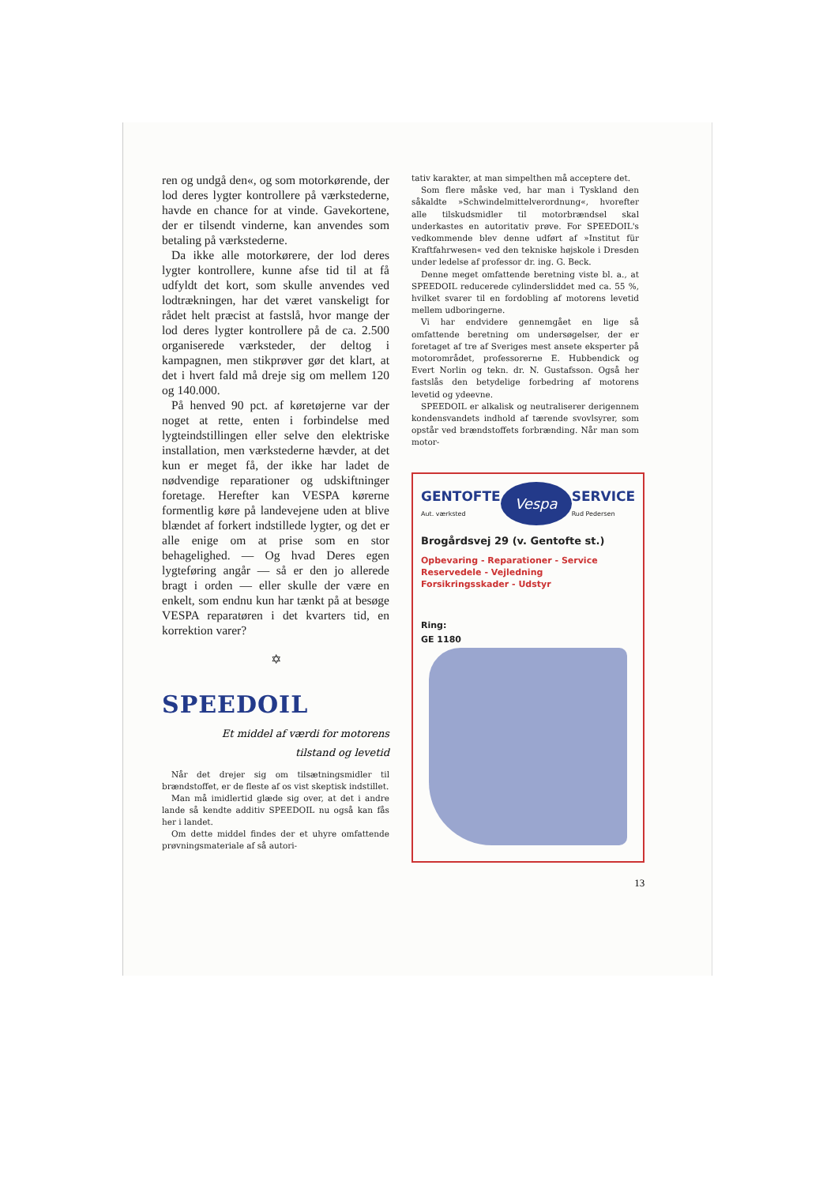ren og undgå den«, og som motorkørende, der lod deres lygter kontrollere på værkstederne, havde en chance for at vinde. Gavekortene, der er tilsendt vinderne, kan anvendes som betaling på værkstederne.
Da ikke alle motorkørere, der lod deres lygter kontrollere, kunne afse tid til at få udfyldt det kort, som skulle anvendes ved lodtrækningen, har det været vanskeligt for rådet helt præcist at fastslå, hvor mange der lod deres lygter kontrollere på de ca. 2.500 organiserede værksteder, der deltog i kampagnen, men stikprøver gør det klart, at det i hvert fald må dreje sig om mellem 120 og 140.000.
På henved 90 pct. af køretøjerne var der noget at rette, enten i forbindelse med lygteindstillingen eller selve den elektriske installation, men værkstederne hævder, at det kun er meget få, der ikke har ladet de nødvendige reparationer og udskiftninger foretage. Herefter kan VESPA kørerne formentlig køre på landevejene uden at blive blændet af forkert indstillede lygter, og det er alle enige om at prise som en stor behagelighed. — Og hvad Deres egen lygteføring angår — så er den jo allerede bragt i orden — eller skulle der være en enkelt, som endnu kun har tænkt på at besøge VESPA reparatøren i det kvarters tid, en korrektion varer?
✡
SPEEDOIL
Et middel af værdi for motorens
tilstand og levetid
Når det drejer sig om tilsætningsmidler til brændstoffet, er de fleste af os vist skeptisk indstillet.
Man må imidlertid glæde sig over, at det i andre lande så kendte additiv SPEEDOIL nu også kan fås her i landet.
Om dette middel findes der et uhyre omfattende prøvningsmateriale af så autori-
tativ karakter, at man simpelthen må acceptere det.
Som flere måske ved, har man i Tyskland den såkaldte »Schwindelmittelverordnung«, hvorefter alle tilskudsmidler til motorbrændsel skal underkastes en autoritativ prøve. For SPEEDOIL's vedkommende blev denne udført af »Institut für Kraftfahrwesen« ved den tekniske højskole i Dresden under ledelse af professor dr. ing. G. Beck.
Denne meget omfattende beretning viste bl. a., at SPEEDOIL reducerede cylindersliddet med ca. 55 %, hvilket svarer til en fordobling af motorens levetid mellem udboringerne.
Vi har endvidere gennemgået en lige så omfattende beretning om undersøgelser, der er foretaget af tre af Sveriges mest ansete eksperter på motorområdet, professorerne E. Hubbendick og Evert Norlin og tekn. dr. N. Gustafsson. Også her fastslås den betydelige forbedring af motorens levetid og ydeevne.
SPEEDOIL er alkalisk og neutraliserer derigennem kondensvandets indhold af tærende svovlsyrer, som opstår ved brændstoffets forbrænding. Når man som motor-
GENTOFTE
Aut. værksted
Vespa
SERVICE
Rud Pedersen
Brogårdsvej 29 (v. Gentofte st.)
Opbevaring - Reparationer - Service
Reservedele - Vejledning
Forsikringsskader - Udstyr
Ring:
GE 1180
13